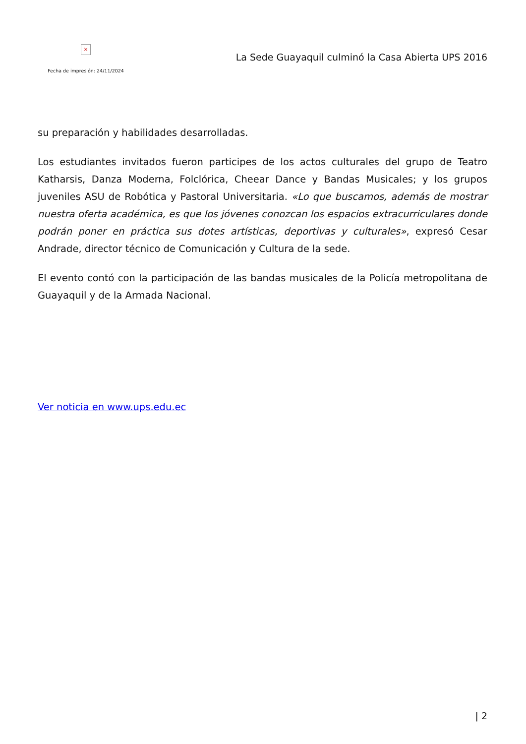×
Fecha de impresión: 24/11/2024
La Sede Guayaquil culminó la Casa Abierta UPS 2016
su preparación y habilidades desarrolladas.
Los estudiantes invitados fueron participes de los actos culturales del grupo de Teatro Katharsis, Danza Moderna, Folclórica, Cheear Dance y Bandas Musicales; y los grupos juveniles ASU de Robótica y Pastoral Universitaria. «Lo que buscamos, además de mostrar nuestra oferta académica, es que los jóvenes conozcan los espacios extracurriculares donde podrán poner en práctica sus dotes artísticas, deportivas y culturales», expresó Cesar Andrade, director técnico de Comunicación y Cultura de la sede.
El evento contó con la participación de las bandas musicales de la Policía metropolitana de Guayaquil y de la Armada Nacional.
Ver noticia en www.ups.edu.ec
| 2